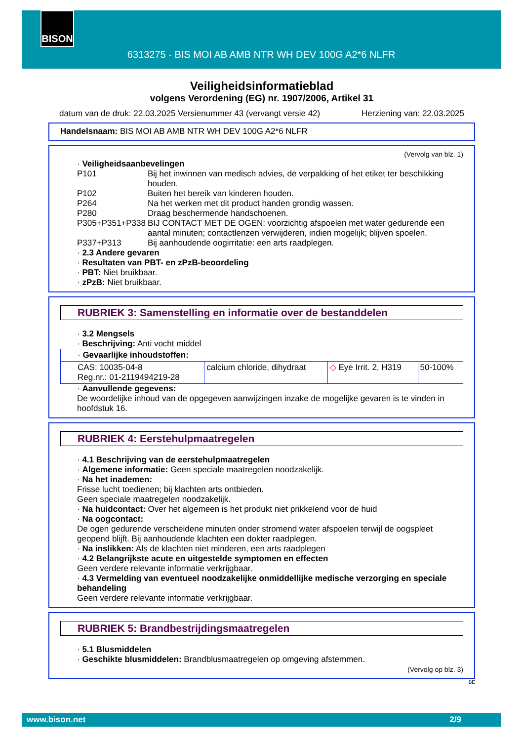BISON
6313275 - BIS MOI AB AMB NTR WH DEV 100G A2*6 NLFR
Veiligheidsinformatieblad
volgens Verordening (EG) nr. 1907/2006, Artikel 31
datum van de druk: 22.03.2025 Versienummer 43 (vervangt versie 42) Herziening van: 22.03.2025
Handelsnaam: BIS MOI AB AMB NTR WH DEV 100G A2*6 NLFR
(Vervolg van blz. 1)
· Veiligheidsaanbevelingen
| P101 | Bij het inwinnen van medisch advies, de verpakking of het etiket ter beschikking houden. |
| P102 | Buiten het bereik van kinderen houden. |
| P264 | Na het werken met dit product handen grondig wassen. |
| P280 | Draag beschermende handschoenen. |
| P305+P351+P338 | BIJ CONTACT MET DE OGEN: voorzichtig afspoelen met water gedurende een aantal minuten; contactlenzen verwijderen, indien mogelijk; blijven spoelen. |
| P337+P313 | Bij aanhoudende oogirritatie: een arts raadplegen. |
· 2.3 Andere gevaren
· Resultaten van PBT- en zPzB-beoordeling
· PBT: Niet bruikbaar.
· zPzB: Niet bruikbaar.
RUBRIEK 3: Samenstelling en informatie over de bestanddelen
· 3.2 Mengsels
· Beschrijving: Anti vocht middel
| · Gevaarlijke inhoudstoffen: | | | |
| CAS: 10035-04-8 Reg.nr.: 01-2119494219-28 | calcium chloride, dihydraat | ◇ Eye Irrit. 2, H319 | 50-100% |
· Aanvullende gegevens:
De woordelijke inhoud van de opgegeven aanwijzingen inzake de mogelijke gevaren is te vinden in hoofdstuk 16.
RUBRIEK 4: Eerstehulpmaatregelen
· 4.1 Beschrijving van de eerstehulpmaatregelen
· Algemene informatie: Geen speciale maatregelen noodzakelijk.
· Na het inademen:
Frisse lucht toedienen; bij klachten arts ontbieden.
Geen speciale maatregelen noodzakelijk.
· Na huidcontact: Over het algemeen is het produkt niet prikkelend voor de huid
· Na oogcontact:
De ogen gedurende verscheidene minuten onder stromend water afspoelen terwijl de oogspleet geopend blijft. Bij aanhoudende klachten een dokter raadplegen.
· Na inslikken: Als de klachten niet minderen, een arts raadplegen
· 4.2 Belangrijkste acute en uitgestelde symptomen en effecten
Geen verdere relevante informatie verkrijgbaar.
· 4.3 Vermelding van eventueel noodzakelijke onmiddellijke medische verzorging en speciale behandeling
Geen verdere relevante informatie verkrijgbaar.
RUBRIEK 5: Brandbestrijdingsmaatregelen
· 5.1 Blusmiddelen
· Geschikte blusmiddelen: Brandblusmaatregelen op omgeving afstemmen.
(Vervolg op blz. 3)
BE
www.bison.net 2/9